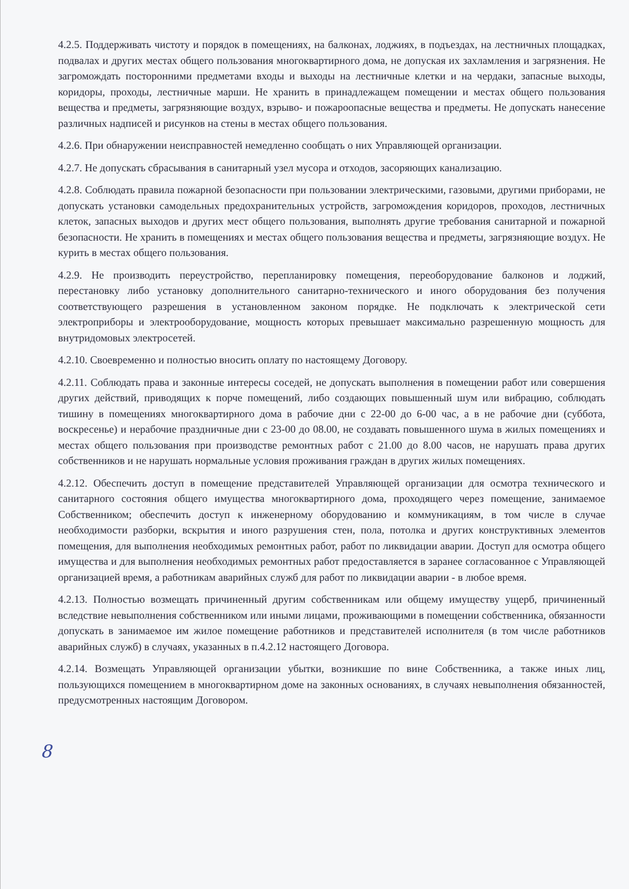4.2.5. Поддерживать чистоту и порядок в помещениях, на балконах, лоджиях, в подъездах, на лестничных площадках, подвалах и других местах общего пользования многоквартирного дома, не допуская их захламления и загрязнения. Не загромождать посторонними предметами входы и выходы на лестничные клетки и на чердаки, запасные выходы, коридоры, проходы, лестничные марши. Не хранить в принадлежащем помещении и местах общего пользования вещества и предметы, загрязняющие воздух, взрыво- и пожароопасные вещества и предметы. Не допускать нанесение различных надписей и рисунков на стены в местах общего пользования.
4.2.6. При обнаружении неисправностей немедленно сообщать о них Управляющей организации.
4.2.7. Не допускать сбрасывания в санитарный узел мусора и отходов, засоряющих канализацию.
4.2.8. Соблюдать правила пожарной безопасности при пользовании электрическими, газовыми, другими приборами, не допускать установки самодельных предохранительных устройств, загромождения коридоров, проходов, лестничных клеток, запасных выходов и других мест общего пользования, выполнять другие требования санитарной и пожарной безопасности. Не хранить в помещениях и местах общего пользования вещества и предметы, загрязняющие воздух. Не курить в местах общего пользования.
4.2.9. Не производить переустройство, перепланировку помещения, переоборудование балконов и лоджий, перестановку либо установку дополнительного санитарно-технического и иного оборудования без получения соответствующего разрешения в установленном законом порядке. Не подключать к электрической сети электроприборы и электрооборудование, мощность которых превышает максимально разрешенную мощность для внутридомовых электросетей.
4.2.10. Своевременно и полностью вносить оплату по настоящему Договору.
4.2.11. Соблюдать права и законные интересы соседей, не допускать выполнения в помещении работ или совершения других действий, приводящих к порче помещений, либо создающих повышенный шум или вибрацию, соблюдать тишину в помещениях многоквартирного дома в рабочие дни с 22-00 до 6-00 час, а в не рабочие дни (суббота, воскресенье) и нерабочие праздничные дни с 23-00 до 08.00, не создавать повышенного шума в жилых помещениях и местах общего пользования при производстве ремонтных работ с 21.00 до 8.00 часов, не нарушать права других собственников и не нарушать нормальные условия проживания граждан в других жилых помещениях.
4.2.12. Обеспечить доступ в помещение представителей Управляющей организации для осмотра технического и санитарного состояния общего имущества многоквартирного дома, проходящего через помещение, занимаемое Собственником; обеспечить доступ к инженерному оборудованию и коммуникациям, в том числе в случае необходимости разборки, вскрытия и иного разрушения стен, пола, потолка и других конструктивных элементов помещения, для выполнения необходимых ремонтных работ, работ по ликвидации аварии. Доступ для осмотра общего имущества и для выполнения необходимых ремонтных работ предоставляется в заранее согласованное с Управляющей организацией время, а работникам аварийных служб для работ по ликвидации аварии - в любое время.
4.2.13. Полностью возмещать причиненный другим собственникам или общему имуществу ущерб, причиненный вследствие невыполнения собственником или иными лицами, проживающими в помещении собственника, обязанности допускать в занимаемое им жилое помещение работников и представителей исполнителя (в том числе работников аварийных служб) в случаях, указанных в п.4.2.12 настоящего Договора.
4.2.14. Возмещать Управляющей организации убытки, возникшие по вине Собственника, а также иных лиц, пользующихся помещением в многоквартирном доме на законных основаниях, в случаях невыполнения обязанностей, предусмотренных настоящим Договором.
8